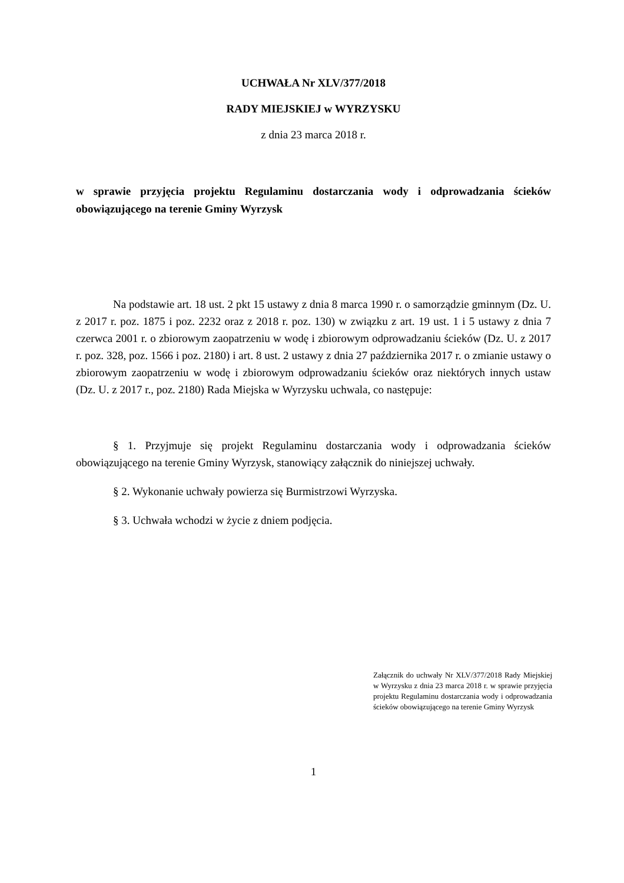UCHWAŁA Nr XLV/377/2018
RADY MIEJSKIEJ w WYRZYSKU
z dnia 23 marca 2018 r.
w sprawie przyjęcia projektu Regulaminu dostarczania wody i odprowadzania ścieków obowiązującego na terenie Gminy Wyrzysk
Na podstawie art. 18 ust. 2 pkt 15 ustawy z dnia 8 marca 1990 r. o samorządzie gminnym (Dz. U. z 2017 r. poz. 1875 i poz. 2232 oraz z 2018 r. poz. 130) w związku z art. 19 ust. 1 i 5 ustawy z dnia 7 czerwca 2001 r. o zbiorowym zaopatrzeniu w wodę i zbiorowym odprowadzaniu ścieków (Dz. U. z 2017 r. poz. 328, poz. 1566 i poz. 2180) i art. 8 ust. 2 ustawy z dnia 27 października 2017 r. o zmianie ustawy o zbiorowym zaopatrzeniu w wodę i zbiorowym odprowadzaniu ścieków oraz niektórych innych ustaw (Dz. U. z 2017 r., poz. 2180) Rada Miejska w Wyrzysku uchwala, co następuje:
§ 1. Przyjmuje się projekt Regulaminu dostarczania wody i odprowadzania ścieków obowiązującego na terenie Gminy Wyrzysk, stanowiący załącznik do niniejszej uchwały.
§ 2. Wykonanie uchwały powierza się Burmistrzowi Wyrzyska.
§ 3. Uchwała wchodzi w życie z dniem podjęcia.
Załącznik do uchwały Nr XLV/377/2018 Rady Miejskiej w Wyrzysku z dnia 23 marca 2018 r. w sprawie przyjęcia projektu Regulaminu dostarczania wody i odprowadzania ścieków obowiązującego na terenie Gminy Wyrzysk
1